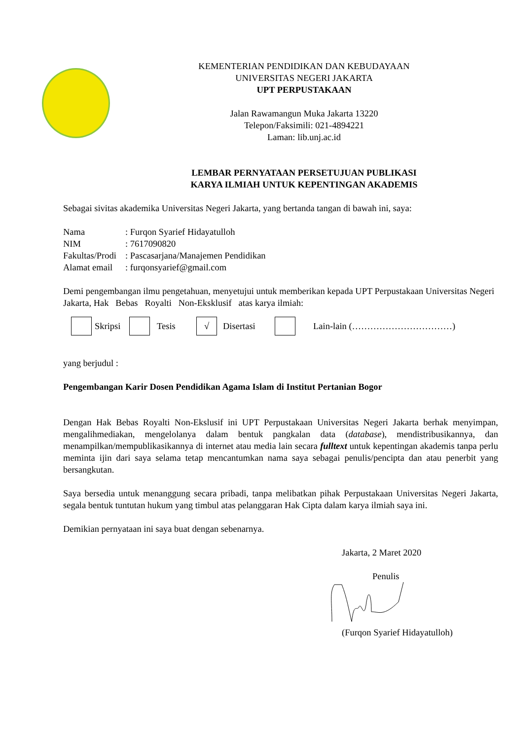KEMENTERIAN PENDIDIKAN DAN KEBUDAYAAN
UNIVERSITAS NEGERI JAKARTA
UPT PERPUSTAKAAN
Jalan Rawamangun Muka Jakarta 13220
Telepon/Faksimili: 021-4894221
Laman: lib.unj.ac.id
LEMBAR PERNYATAAN PERSETUJUAN PUBLIKASI
KARYA ILMIAH UNTUK KEPENTINGAN AKADEMIS
Sebagai sivitas akademika Universitas Negeri Jakarta, yang bertanda tangan di bawah ini, saya:
| Nama | : Furqon Syarief Hidayatulloh |
| NIM | : 7617090820 |
| Fakultas/Prodi | : Pascasarjana/Manajemen Pendidikan |
| Alamat email | : furqonsyarief@gmail.com |
Demi pengembangan ilmu pengetahuan, menyetujui untuk memberikan kepada UPT Perpustakaan Universitas Negeri Jakarta, Hak Bebas Royalti Non-Eksklusif atas karya ilmiah:
Skripsi Tesis √ Disertasi Lain-lain (……………………………)
yang berjudul :
Pengembangan Karir Dosen Pendidikan Agama Islam di Institut Pertanian Bogor
Dengan Hak Bebas Royalti Non-Ekslusif ini UPT Perpustakaan Universitas Negeri Jakarta berhak menyimpan, mengalihmediakan, mengelolanya dalam bentuk pangkalan data (database), mendistribusikannya, dan menampilkan/mempublikasikannya di internet atau media lain secara fulltext untuk kepentingan akademis tanpa perlu meminta ijin dari saya selama tetap mencantumkan nama saya sebagai penulis/pencipta dan atau penerbit yang bersangkutan.
Saya bersedia untuk menanggung secara pribadi, tanpa melibatkan pihak Perpustakaan Universitas Negeri Jakarta, segala bentuk tuntutan hukum yang timbul atas pelanggaran Hak Cipta dalam karya ilmiah saya ini.
Demikian pernyataan ini saya buat dengan sebenarnya.
Jakarta, 2 Maret 2020
Penulis
(Furqon Syarief Hidayatulloh)